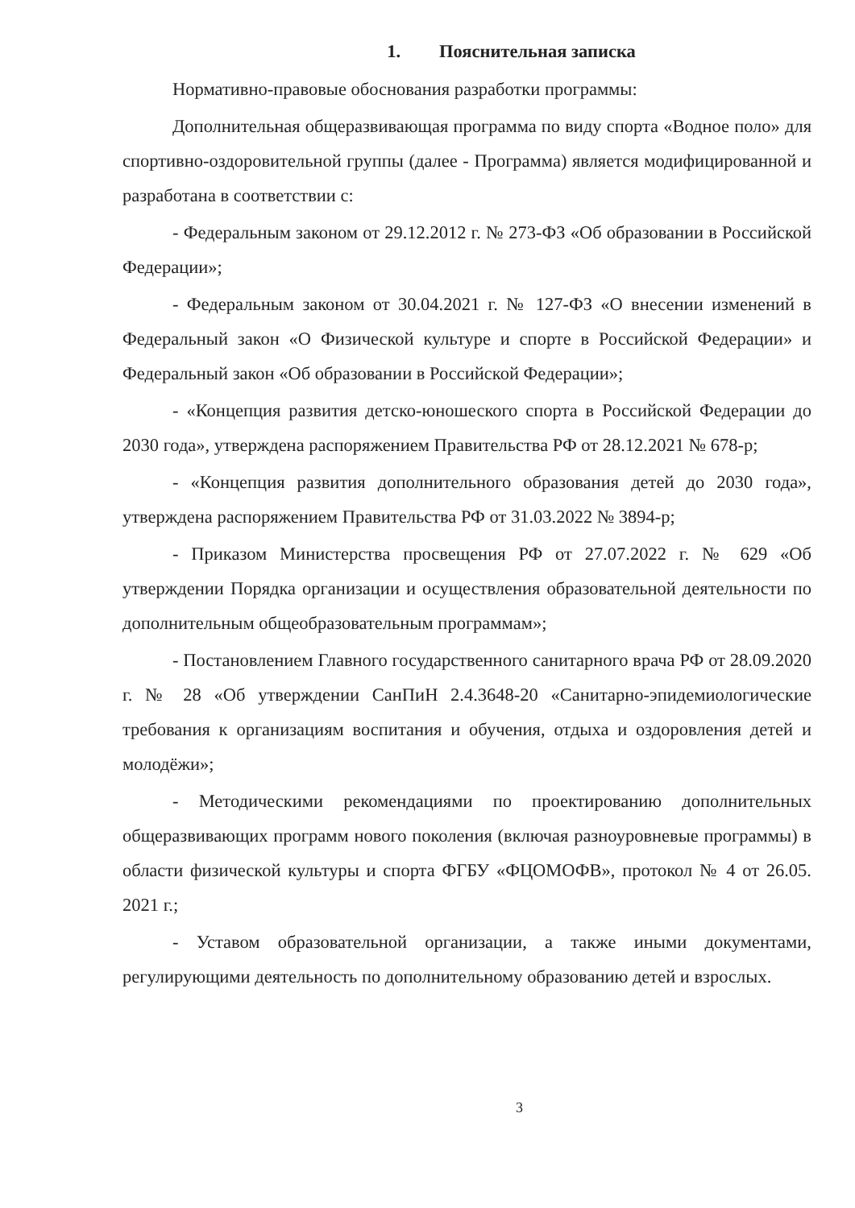1. Пояснительная записка
Нормативно-правовые обоснования разработки программы:
Дополнительная общеразвивающая программа по виду спорта «Водное поло» для спортивно-оздоровительной группы (далее - Программа) является модифицированной и разработана в соответствии с:
- Федеральным законом от 29.12.2012 г. № 273-ФЗ «Об образовании в Российской Федерации»;
- Федеральным законом от 30.04.2021 г. № 127-ФЗ «О внесении изменений в Федеральный закон «О Физической культуре и спорте в Российской Федерации» и Федеральный закон «Об образовании в Российской Федерации»;
- «Концепция развития детско-юношеского спорта в Российской Федерации до 2030 года», утверждена распоряжением Правительства РФ от 28.12.2021 № 678-р;
- «Концепция развития дополнительного образования детей до 2030 года», утверждена распоряжением Правительства РФ от 31.03.2022 № 3894-р;
- Приказом Министерства просвещения РФ от 27.07.2022 г. № 629 «Об утверждении Порядка организации и осуществления образовательной деятельности по дополнительным общеобразовательным программам»;
- Постановлением Главного государственного санитарного врача РФ от 28.09.2020 г. № 28 «Об утверждении СанПиН 2.4.3648-20 «Санитарно-эпидемиологические требования к организациям воспитания и обучения, отдыха и оздоровления детей и молодёжи»;
- Методическими рекомендациями по проектированию дополнительных общеразвивающих программ нового поколения (включая разноуровневые программы) в области физической культуры и спорта ФГБУ «ФЦОМОФВ», протокол № 4 от 26.05. 2021 г.;
- Уставом образовательной организации, а также иными документами, регулирующими деятельность по дополнительному образованию детей и взрослых.
3